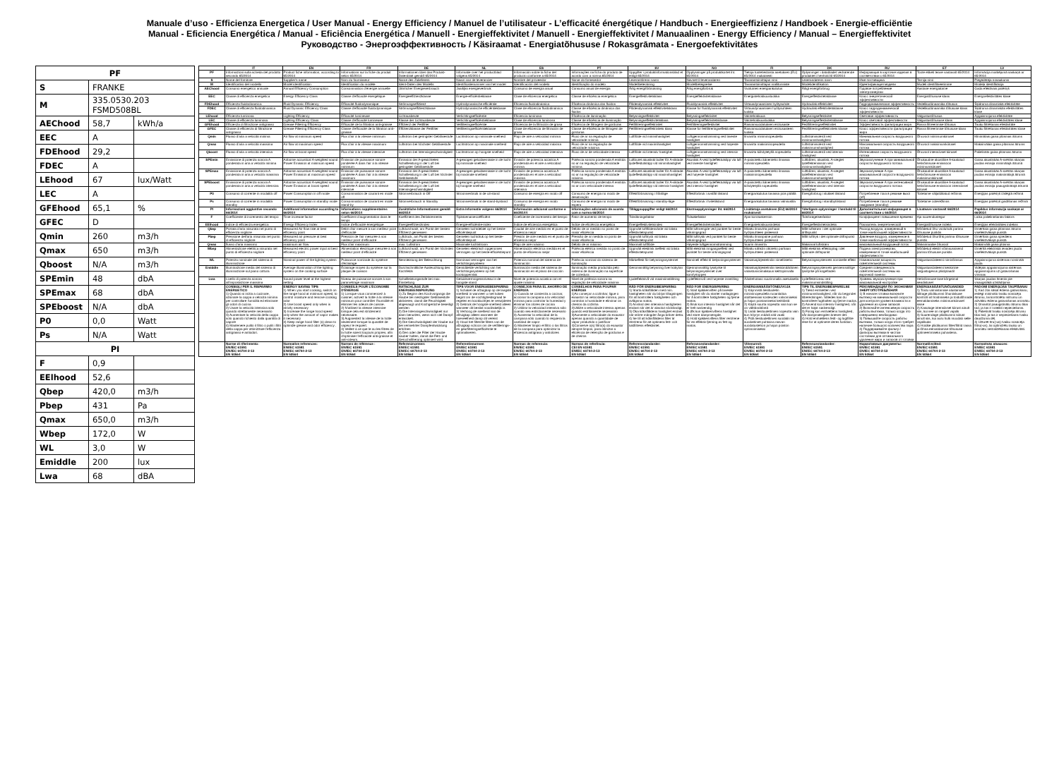Manuale d’uso - Efficienza Energetica / User Manual - Energy Efficiency / Manuel de l’utilisateur - L’efficacité énergétique / Handbuch - Energieeffizienz / Handboek - Energie-efficiëntie
Manual - Eficiencia Energética / Manual - Eficiência Energética / Manuell - Energieffektivitet / Manuell - Energieffektivitet / Manuaalinen - Energy Efficiency / Manual – Energieffektivitet
Руководство - Энергоэффективность / Käsiraamat - Energiatõhususe / Rokasgrāmata - Energoefektivitātes
| PF | | |
| --- | --- | --- |
| S | FRANKE | |
| M | 335.0530.203 FSMD508BL | |
| AEChood | 58,7 | kWh/a |
| EEC | A | |
| FDEhood | 29,2 | |
| FDEC | A | |
| LEhood | 67 | lux/Watt |
| LEC | A | |
| GFEhood | 65,1 | % |
| GFEC | D | |
| Qmin | 260 | m3/h |
| Qmax | 650 | m3/h |
| Qboost | N/A | m3/h |
| SPEmin | 48 | dbA |
| SPEmax | 68 | dbA |
| SPEboost | N/A | dbA |
| P0 | 0,0 | Watt |
| Ps | N/A | Watt |
| PI | | |
| F | 0,9 | |
| EElhood | 52,6 | |
| Qbep | 420,0 | m3/h |
| Pbep | 431 | Pa |
| Qmax | 650,0 | m3/h |
| Wbep | 172,0 | W |
| WL | 3,0 | W |
| Emiddle | 200 | lux |
| Lwa | 68 | dBA |
| | IT | EN | FR | DE | NL | ES | PT | SV | NO | FI | DK | RU | ET | LV |
| --- | --- | --- | --- | --- | --- | --- | --- | --- | --- | --- | --- | --- | --- | --- |
| PF | Informazioni sulla scheda del prodotto secondo 65/2014 | Product fiche information, according to 65/2014 | Informations sur la fiche du produit selon 65/2014 | Informationen über das Produkt-Datenblatt gemäß 65/2014 | Informatie over het productblad volgens 65/2014 | Información sobre la ficha del producto conforme a 65/2014 | Informações na ficha do produto de acordo com a norma 65/2014 | Uppgifter i produktinformationsblad et enligt 65/2014 | Opplysninger på produktkortet iht. 65/2014 | Tietoja tuotetiedoista asetuksen (EU) 65/2014 mukaisesti | Oplysninger i databladet vedrørende produktet i henhold til 65/2014 | Информация в карточке изделия в соответствии с 65/2014 | Toote etiketi teave vastavalt 65/2014 | Informācija markējumā saskaņā ar 65/2014 |
| S | Nome del fornitore | Supplier's name | Nom du fournisseur | Name des Zulieferers | Naam van de leverancier | Nombre del proveedor | Nome do fornecedor | Leverantörens namn | Navnet til leverandøren | Tavarantoimittajan nimi | Leverandørens navn | Имя поставщика | Tarnija nimi | Piegādātāja nosaukums |
| M | Identificativo del modello | Model identification | Identification du modèle | Ident-Daten des Modells | Identificatienummer van het model | Identificación del modelo | Identificação do modelo | Modellbeteckning | Modellbetegnelse | Tavarantoimittajan mallitunniste | Modelidentifikation | Идентификация модели | Mudeli identifitseerimine | Modeļa identifikācija |
| AEChood | Consumo energetico annuale | Annual Efficiency Consumption | Consommation d'énergie annuelle | Jährlicher Energieverbrauch | Jaarlijks energieverbruik | Consumo de energía anual | Consumo anual de energia | Årlig energiförbrukning | Årlig energiforbruk | Vuotuinen energiankulutus | Årligt energiforbrug | Годовое потребление электроэнергии | Aastane energiatarve | Gada efektīvais patēriņš |
| EEC | Classe di efficienza energetica | Energy Efficiency Class | Classe d'efficacité énergétique | Energieeffizienzklasse | Energie-efficiëntieklasse | Clase de eficiencia energética | Classe de eficiência energética | Energieffektivitetsklass | Energieffektivitetsklasse | Energiatehokkuusluokka | Energieffektivitetsklasse | Класс энергетической эффективности | Energiatõhususe klass | Energoefektivitātes klase |
| FDEhood | Efficienza fluidodinamica | Fluid Dynamic Efficiency | Efficacité fluidodynamique | Strömungseffizienz | Hydrodynamische efficiëntie | Eficiencia fluidodinámica | Eficiência dinâmica dos fluidos | Flödesdynamisk effektivitet | Fluiddynamisk effektivitet | Virtausdynaaminen hyötysuhde | Hydraulisk effektivitet | Гидродинамическая эффективность | Vedelikudünaamika tõhusus | Šķidruma dinamiskā efektivitāte |
| FDEC | Classe di efficienza fluidodinamica | Fluid Dynamic Efficiency Class | Classe d'efficacité fluidodynamique | Strömungseffizienzklasse | Hydrodynamische efficiëntieklasse | Clase de eficiencia fluidodinámica | Classe de eficiência dinâmica dos fluidos | Flödesdynamisk effektivitetsklass | Klasse for fluiddynamisk effektivitet | Virtausdynaamisen hyötysuhteen luokka | Hydraulisk effektivitetsklasse | Класс гидродинамической эффективности | Vedelikudünaamika tõhususe klass | Šķidruma dinamiskās efektivitātes klase |
| LEhood | Efficienza luminosa | Lighting Efficiency | Efficacité lumineuse | Lichtausbeute | Verlichtingsefficiëntie | Eficiencia luminosa | Eficiência de iluminação | Belysningseffektivitet | Belysningseffektivitet | Valotehokkuus | Belysningseffektivitet | Световая эффективность | Valgustustõhusus | Apgaismojuma efektivitāte |
| LEC | Classe di efficienza luminosa | Lighting Efficiency Class | Classe d'efficacité lumineuse | Klasse der Lichtausbeute | Verlichtingsefficiëntieklasse | Clase de eficiencia luminosa | Classe de eficiência de iluminação | Belysningseffektivitetsklass | Belysningseffektivitetsklasse | Valotehokkuusluokka | Belysningseffektivitetsklasse | Класс световой эффективности | Valgustustõhususe klass | Apgaismojuma efektivitātes klase |
| GFEhood | Efficienza di filtrazione antigrasso | Grease Filtering Efficiency | Efficacité de la filtration anti-graisse | Effizienz der Fettfilter | Vetfilteringsefficiëntie | Eficiencia de la filtración de grasa | Eficiência de filtragem de gorduras | Fettfiltreringseffektivitet | Fettfiltreringseffektivitet | Rasvansuodatuksen erotusaste | Fedtfiltreringseffektivitet | Эффективность фильтрации жира | Rasva filtreerimise tõhusus | Tauku filtrēšanas efektivitāte |
| GFEC | Classe di efficienza di filtrazione antigrasso | Grease Filtering Efficiency Class | Classe d'efficacité de la filtration anti-graisse | Effizienzklasse der Fettfilter | Vetfilteringsefficiëntieklasse | Clase de eficiencia de filtración de grasa | Classe de eficiência de filtragem de gorduras | Fettfiltreringseffektivitets klass | Klasse for fettfiltreringseffektivitet | Rasvansuodatuksen erotusasteen luokka | Fedtfiltreringseffektivitets klasse | Класс эффективности фильтрации жира | Rasva filtreerimise tõhususe klass | Tauku filtrēšanas efektivitātes klase |
| Qmin | Flusso d'aria a velocità minima | Air flow at minimum speed | Flux d'air à la vitesse minimum | Luftstrom bei geringster Gebläsestufe | Luchtstroom op minimale snelheid | Flujo de aire a velocidad mínima | Fluxo de ar na regulação de velocidade mínima | Luftflöde vid minimihastighet | Luftgjennomstrømming ved laveste hastighet | Ilmavirta miniminopeudella | Luftstrømsværdi ved minimumshastighed | Минимальная скорость воздушного потока | Õhuvool miinimumkiirusel | Minimālais gaisa plūsmas ātrums |
| Qmax | Flusso d'aria a velocità massima | Air flow at maximum speed | Flux d'air à la vitesse maximum | Luftstrom bei höchster Gebläsestufe | Luchtstroom op maximale snelheid | Flujo de aire a velocidad máxima | Fluxo de ar na regulação de velocidade máxima | Luftflöde vid maximihastighet | Luftgjennomstrømming ved høyeste hastighet | Ilmavirta maksiminopeudella | Luftstrømsværdi ved maksimumshastighed | Максимальная скорость воздушного потока | Õhuvool maksimumkiirusel | Maksimālais gaisa plūsmas ātrums |
| Qboost | Flusso d'aria a velocità intensiva | Air flow at boost speed | Flux d'air à la vitesse intensive | Luftstrom bei Intensivgeschwindigkeit | Luchtstroom op hoogste snelheid | Flujo de aire a velocidad intensiva | Fluxo de ar de velocidade intensa | Luftflöde vid intensiv hastighet | Luftgjennomstrømming ved intensiv hastighet | Ilmavirta kiihdytetyllä nopeudella | Luftstrømsværdi ved intensiv hastighed | Интенсивная скорость воздушного потока | Õhuvool intensiivsel kiirusel | Palielināts gaisa plūsmas ātrums |
| SPEmin | Emissione di potenza sonora A ponderata in aria a velocità minima | Airborne acoustical A-weighted sound Power Emission at minimum speed | Émission de puissance sonore pondérée A dans l'air à la vitesse minimum | Emission der A-gewichteten Schallleistung in der Luft bei geringster Gebläsestufe | A-gewogen geluidsemissie in de lucht bij minimale snelheid | Emisión de potencia acústica A ponderada en el aire a velocidad mínima | Potência sonora ponderada A emitida no ar na regulação de velocidade mínima | Luftburet akustiskt buller för A-viktade ljudeffektutsläpp vid minimihastighet | Akustisk A-veid lydeffektutslipp via luft ved laveste hastighet | A-painotettu äänen­teho ilmassa miniminopeudella | Luftbåren, akustisk, A-vægtet lydeffektemission ved minimumshastighed | Звукоизлучение А при минимальной скорости воздушного потока | Õhukaudne akustiline A-kaalutud helivõimsuse emissioon miinimumkiirusel | Gaisa akustiskās A-svērtās skaņas jaudas emisija minimālajā ātrumā |
| SPEmax | Emissione di potenza sonora A ponderata in aria a velocità massima | Airborne acoustical A-weighted sound Power Emission at maximum speed | Émission de puissance sonore pondérée A dans l'air à la vitesse maximum | Emission der A-gewichteten Schallleistung in der Luft bei höchster Gebläsestufe | A-gewogen geluidsemissie in de lucht bij maximale snelheid | Emisión de potencia acústica A ponderada en el aire a velocidad máxima | Potência sonora ponderada A emitida no ar na regulação de velocidade máxima | Luftburet akustiskt buller för A-viktade ljudeffektutsläpp vid maximihastighet | Akustisk A-veid lydeffektutslipp via luft ved høyeste hastighet | A-painotettu äänen­teho ilmassa maksiminopeudella | Luftbåren, akustisk, A-vægtet lydeffektemission ved maksimumshastighed | Звукоизлучение А при максимальной скорости воздушного потока | Õhukaudne akustiline A-kaalutud helivõimsuse emissioon maksimumkiirusel | Gaisa akustiskās A-svērtās skaņas jaudas emisija maksimālajā ātrumā |
| SPEboost | Emissione di potenza sonora A ponderata in aria a velocità intensiva | Airborne acoustical A-weighted sound Power Emission at boost speed | Émission de puissance sonore pondérée A dans l'air à la vitesse intensive | Emission der A-gewichteten Schallleistung in der Luft bei Intensivgeschwindigkeit | A-gewogen geluidsemissie in de lucht bij hoogste snelheid | Emisión de potencia acústica A ponderada en el aire a velocidad intensiva | Potência sonora ponderada A emitida no ar com velocidade intensa | Luftburet akustiskt buller för A-viktade ljudeffektutsläpp vid intensiv hastighet | Akustisk A-veid lydeffektutslipp via luft ved intensiv hastighet | A-painotettu äänen­teho ilmassa kiihdytetyllä nopeudella | Luftbåren, akustisk, A-vægtet lydeffektemission ved intensiv hastighed | Звукоизлучение А при интенсивной скорости воздушного потока | Õhukaudne akustiline A-kaalutud helivõimsuse emissioon intensiivsel kiirusel | Gaisa akustiskās A-svērtās skaņas jaudas emisija paaugstinātajā ātrumā |
| P0 | Consumo di corrente in modalità off | Power Consumption in off mode | Consommation de courant en mode off | Stromverbrauch in Off | Stroomverbruik in de uit-stand | Consumo de energía en modo off | Consumo de energia no modo de desativação | Effektförbrukning i frånläge | Effektforbruk i avslått tilstand | Energiankulutus tavassa pois päältä | Energiforbrug i slukket tilstand | Потребление тока в режиме выкл (off) | Toitetarve väljalülitatud režiimis | Enerģijas patēriņš izslēgtā režīmā |
| Ps | Consumo di corrente in modalità standby | Power Consumption in standby mode | Consommation de courant en mode stand-by | Stromverbrauch in Standby | Stroomverbruik in de stand-bystand | Consumo de energía en modo standby | Consumo de energia no modo de espera | Effektförbrukning i standby-läge | Effektforbruk i hviletilstand | Energiankulutus tavassa valmiustila | Energiforbrug i standbytilstand | Потребление тока в режиме ожидания (standby) | Toitetarve ooterežiimis | Enerģijas patēriņš gaidīšanas režīmā |
| PI | Informazioni aggiuntive secondo 66/2014 | Additional information according to 66/2014 | Informations supplémentaires selon 66/2014 | Zusätzliche Informationen gemäß 66/2014 | Extra informatie volgens 66/2014 | Información adicional conforme a 66/20144 | Informações adicionais de acordo com a norma 66/2014 | Tilläggsuppgifter enligt 66/2014 | Ekstraopplysninger iht. 66/2014 | Lisätietoja asetuksen (EU) 66/2014 mukaisesti | Yderligere oplysninger i henhold til 66/2014 | Дополнительная информация в соответствии с 66/2014 | Lisateave vastavalt 66/2014 | Papildus informācija saskaņā ar 66/2014 |
| F | Coefficiente di incremento del tempo | Time increase factor | Coefficient d'augmentation dans le temps | Koeffizient des Zeitinkrements | Tijdstoenamecoëfficiënt | Coeficiente de incremento del tiempo | Fator de aumento de tempo | Tidsökningsfaktor | Tidsøkefaktor | Ajan korotuskerroin | Tidsforøgelsesfaktor | Коэффициент повышения времени | Aja suurendustegur | Laika palielināšanās faktors |
| EElhood | Indice di efficienza energetica | Energy Efficiency Index | Indice d'efficacité énergétique | Energieeffizienzindex | Energie-efficiëntie-index | Índice de eficiencia energética | Índice de eficiência energética | Energieffektivitetsindex | Energieffektivitetsindeks | Energiatehokkuusindeksi | Energieffektivitetsindeks | Показатель энергетической | Energiatõhususe indeks | Enerģijas efektivitātes indekss |
| Qbep | Portata d'aria misurata nel punto di efficienza migliore | Measured Air flow rate at best efficiency point | Débit d'air mesuré à son meilleur point d'efficacité | Luftdurchsatz, am Punkt der besten Effizienz gemessen | Gemeten luchtdebiet op het beste-efficiëntiepunt | Caudal de aire medido en el punto de eficiencia mejor | Débito de ar medido no ponto de maior eficiência | Uppmätt luftflödesvärde vid bästa effektivitetspunkt | Målt luftmengde ved punktet for beste virkningsgrad | Mitattu ilmavirta parhaan hyötysuhteen pisteessä | Målt luftstrøm i det optimale driftspunkt | Расход воздуха, измеренный в точке наибольшей эффективности | Mõõdetud õhu vooluhulk parima tõhususe punktis | Izmērītais gaisa plūsmas ātrums visefektīvākajā punktā |
| Pbep | Pressione dell'aria misurata nel punto di efficienza migliore | Measured air pressure at best efficiency point | Pression de l'air mesurée à son meilleur point d'efficacité | Luftdruck, am Punkt der besten Effizienz gemessen | Gemeten luchtdruk op het beste-efficiëntiepunt | Presión de aire medido en el punto de eficiencia mejor | Pressão de ar medida no ponto de maior eficiência | Uppmätt lufttryck vid bästa effektivitetspunkt | Målt lufttrykk ved punktet for beste virkningsgrad | Mitattu ilmanpaine parhaan hyötysuhteen pisteessä | Målt lufttryk i det optimale driftspunkt | Давление воздуха, измеренное в точке наибольшей эффективности | Mõõdetud õhurõhk parima tõhususe punktis | Izmērītais gaisa spiediens visefektīvākajā punktā |
| Qmax | flusso d'aria massimo | maximum air flow | Flux d'air maximum | max. Luftstrom | Maximale luchtstroom | Flujo de aire máximo | Débito de ar máximo | Maximalt luftflöde | Høyeste luftgjennomstrømming | Suurin ilmavirta | Maksimal luftstrøm | максимальный воздушный поток | Maksimaalne õhuvool | Maksimālā gaisa plūsma |
| Wbep | Alimentazione elettrica misurata nel punto di efficienza migliore | Measured electric power input at best efficiency point | Alimentation électrique mesurée à son meilleur point d'efficacité | Luftdurchsatz, am Punkt der höchsten Effizienz gemessen | Gemeten elektrisch opgenomen vermogen op het beste-efficiëntiepunt | Alimentación eléctrica medida en el punto de eficiencia mejor | Potência elétrica medida no ponto de maior eficiência | Uppmätt elektrisk ineffekt vid bästa effektivitetspunkt | Målt elektrisk inngangseffekt ved punktet for beste virkningsgrad | Mitattu sähkön ottoteho parhaan hyötysuhteen pisteessä | Målt elektrisk effektoptag i det optimale driftspunkt | Подача электроэнергии, измеренная в точке наибольшей эффективности | Mõõdetud elektri võimsussisend parima tõhususe punktis | Izmērītā elektriskā ievades jauda visefektīvākajā punktā |
| WL | Potenza nominale del sistema di illuminazione | Nominal power of the lighting system | Puissance nominale du système d'éclairage | Nennleistung der Beleuchtung | Nominaal vermogen van het verlichtingssysteem | Potencia nominal del sistema de iluminación | Potência nominal do sistema de iluminação | Märkeffekt för belysningssystemet | Nominell effekt til belysningssystemet | Valaistusjärjestelmän nimellisteho | Belysningssystemets nominelle effekt | Номинальная мощность осветительной системы | Valgustussüsteemi nimivõimsus | Apgaismojuma sistēmas nominālā jauda |
| Emiddle | Illuminazione media del sistema di illuminazione sul piano cottura | Average illumination of the lighting system on the cooking surface | Éclairage moyen du système sur la plaque de cuisson | Durchschnittliche Ausleuchtung des Kochfelds | Gemiddelde verlichting van het verlichtingssysteem op het kookoppervlak | Iluminación media del sistema de iluminación en el plano de cocción | Iluminação média produzida pelo sistema de iluminação na superfície de cozedura | Genomsnittlig belysning över kokytan | Gjennomsnittlig lysstyrke til belysningssystemet over komfyrtoppen | Valaistusjärjestelmän keskimääräinen valaistusvoimakkuus keittopinnalla | Belysningssystemets gennemsnitlige lysstyrke på kogefladen | Средняя освещенность осветительной системы на варочной панели | Valgustussüsteemi keskmine valgustugevus pliidiplaadil | Vidējais apgaismojuma sistēmas apgaismojums uz gatavošanas virsmas |
| Lwa | Livello di potenza sonora all'impostazione massima | Sound power level at the highest setting | Niveau de puissance sonore à son paramétrage maximum | Schallleistungsstufe bei max. Einstellung | Geluidsvermogensniveau in de hoogste stand | Nivel de potencia acústica con el ajuste máximo | Nível de potência sonora na regulação de velocidade máxima | Ljudeffektnivå vid maximiinställning | Lydeffektnivå ved høyeste innstilling | Äänitehotaso suurimmalla asetuksella | Lydeffektniveau ved maksimumsindstilling | Уровень звукоизлучения при максимальной настройке | Helivõimsuse tase kõrgeimal seadistusel | Skaņas jaudas līmenis pie visaugstākā uzstādījuma |
| | CONSIGLI PER IL RISPARMIO ENERGETICO 1) Quando si inizia a cucinare, azionare la cappa a velocità minima per controllare l'umidità ed eliminare gli odori di cucina 2) Usare la velocità intensiva solo quando strettamente necessario 3) Aumentare la velocità della cappa solo quando richiesto dalla quantità di vapore 4) Mantenere pulito il filtro o puliti i filtri della cappa per ottimizzare l'efficienza antigrasso e antiodori. | ENERGY SAVING TIPS 1) When you start cooking, switch on the range hood at minimum speed, to control moisture and remove cooking odor 2) Use boost speed only when is strictly necessary 3) Increase the range hood speed only when the amount of vapor makes it necessary 4) Keep range hood filter (s) clean to optimize grease and odor efficiency . | CONSEILS POUR L'ÉCONOMIE D'ÉNERGIE 1) Lorsque vous commencez à cuisiner, activez la hotte à la vitesse minimum pour contrôler l'humidité et éliminer les odeurs de cuisine. 2) N'utilisez la vitesse intensive lorsque cela est strictement nécessaire. 3) Augmentez la vitesse de la hotte seulement lorsque la quantité de vapeur le requiert. 4) Veillez à ce que le ou les filtres de la hotte soient toujours propres, afin d'optimiser l'efficacité anti-graisse et anti-odeurs. | RATSCHLÄGE ZUR ENERGIEEINSPARUNG 1) Zu Beginn des Kochvorgangs die Haube bei niedrigster Gebläsestufe aktivieren, damit die Feuchtigkeit abgesaugt und Kochgerüche beseitigt werden 2) Die Intensivgeschwindigkeit nur dann benutzen, wenn sich viel Dampf entwickelt. 3) Die Geschwindigkeit der Haube nur bei vermehrter Dampfentwicklung erhöhen 4) Den oder die Filter der Haube sauber halten, damit die Fett- und Geruchsfilterung optimiert wird. | TIPS VOOR ENERGIEBESPARING 1) Schakel de afzuigkap op de laagste snelheid in wanneer u met koken begint om de vochtigheidsgraad te regelen en kookluchtjes te verwijderen 2) Gebruik de hoogste snelheid alleen wanneer dit beslist noodzakelijk is 3) Verhoog de snelheid van de afzuigkap alleen wanneer de hoeveelheid damp dit vereist 4) Houd het filter/de filters van de afzuigkap schoon om de vetfilterings- en geurfilteringsefficiëntie te optimaliseren. | CONSEJOS PARA EL AHORRO DE ENERGÍA 1) Cuando se comienza a cocinar, accionar la campana a la velocidad mínima para controlar la humedad y eliminar los olores de cocina 2) Utilizar la velocidad intensiva sólo cuando sea estrictamente necesario 3) Aumentar la velocidad de la campana sólo cuando lo requiera la cantidad de vapor 4) Mantener limpio el filtro o los filtros de la campana para optimizar la eficiencia antigrasa y antiolores | CONSELHOS PARA POUPAR ENERGIA 1)Ao começar a cozinhar, ligue o exaustor na velocidade mínima, para controlar a humidade e eliminar os cheiros da cozinha 2)Utilize a velocidade intensa apenas quando estritamente necessário 3)Aumente a velocidade do exaustor apenas quando a quantidade de vapor produzido o justificar 4)Conserve o(s) filtro(s) do exaustor sempre limpos, para otimizar a eficiência de retenção de gorduras e de cheiros | RÅD FÖR ENERGIBESPARING 1) Starta köksfläkten med min. hastigheten när du börjar tillagningen för att kontrollera fuktigheten och avlägsna matos. 2) Använd den intensiva hastigheten endast när det är absolut nödvändigt. 3) Öka köksfläktens hastighet endast när större mängder ånga kräver detta. 4) Se till att köksfläktens filter är rent/rena för att optimera fett- och luktfiltrens effektivitet. | RÅD FOR ENERGISPARING 1) Start kjøkkenviften på laveste hastighet når du starter matlagingen for å kontrollere fuktigheten og fjerne matos. 2) Bruk kun intensiv hastighet når det er helt nødvendig 3) Øk kun kjøkkenviftens hastighet ved store dampmengde. 4) Hold kjøkkenviftens filter rent/rene for en effektiv fjerning av fett og matos. | ENERGIANSÄÄSTÖNEUVOJA 1) Käynnistä liesituuletin miniminopeudella ruoanlaitoa aloittaessasi kosteuden valvomiseksi ja hajun poistamiseksi keittiöstä 2) Käytä suurta nopeutta vain kun se on välttämätöntä 3) Lisää liesituulettimen nopeutta vain kun höyryn määrä sitä vaatii 4) Pidä liesituulettimen suodatin tai suodattimet puhtaina rasvan suodatustehon ja hajun poiston optimoimiseksi | TIPS TIL ENERGIBESPARELSE 1) Tænd emhætten ved minimumshastighed, når du begynder tilberedningen. Således kan du kontrollere fugthalten og fjerne mados. 2) Anvend kun intensiv hastighed, når det er højst nødvendigt. 3) Forøg kun emhættens hastighed, når dampmængden kræver det. 4) Hold emhættens fedt- og lugtfiltre rene for at optimere deres funktion. | РЕКОМЕНДАЦИИ ПО ЭКОНОМИИ ЭНЕРГОПОТРЕБЛЕНИЯ 1) В начале готовки включите вытяжку на минимальной скорости для контроля уровня влажности и удаления из кухни запахов 2) Включайте интенсивную скорость работы вытяжки, только когда это совершенно необходимо 3) Повышайте скорость работы вытяжки, только когда этого требует наличие большого количества пара 4) Поддерживайте фильтр / фильтры вытяжки в чистом состоянии для оптимального удаления жира и запахов от готовки. | ENERGIASÄÄSTUNÕUANDED 1) Toidu valmistamise alustamisel lülitage pliidikummi õhuniiskuse kontrolli all hoidmiseks ja toidulõhnade eemaldamiseks miinimumkiirusel sisse 2) Kasutage intensiivset kiirust ainult siis, kui see on rangelt vajalik 3) Suurendage pliidikummi kiirust ainult siis, kui auru hulk muudab selle vajalikuks 4) Hoidke pliidikummi filter/filtrid rasva ja lõhna eemaldamise tõhususe optimeerimiseks puhastena. | PADOMI ENERĢIJAS TAUPĪŠANAI 1) Kad Jūs sākat ēdiena gatavošanu, ieslēgt minimālo tvaiku nosūcēja ātrumu, lai kontrolētu mitrumu un aizvāktu ēdiena gatavošanas aromātu. 2) Izmantot paaugstinātu ātrumu tikai tad, ja tas ir noteikti nepieciešams. 3) Palielināt tvaiku nosūcēja ātrumu tikai tad, ja tas ir nepieciešams tvaiku daudzuma dēļ. 4) Uzturēt tīru(-us) tvaiku nosūcēja filtru(-us), lai optimizētu tauku un aromātu neitralizēšanas efektivitāti. |
| | Norme di riferimento: EN/IEC 61591 EN/IEC 60704-2-13 EN 50564 | Normative references: EN/IEC 61591 EN/IEC 60704-2-13 EN 50564 | Normes de référence : EN/IEC 61591 EN/IEC 60704-2-13 EN 50564 | Referenznormen: EN/IEC 61591 EN/IEC 60704-2-13 EN 50564 | Referentienormen EN/IEC 61591 EN/IEC 60704-2-13 EN 50564 | Normas de referencia: EN/IEC 61591 EN/IEC 60704-2-13 EN 50564 | Normas de referência: CEI EN 61591 EN/IEC 60704-2-13 EN 50564 | Referensstandarder: EN/IEC 61591 EN/IEC 60704-2-13 EN 50564 | Referansestandarder: EN/IEC 61591 EN/IEC 60704-2-13 EN 50564 | Viitenormit: EN/IEC 61591 EN/IEC 60704-2-13 EN 50564 | Referencestandarder: EN/IEC 61591 EN/IEC 60704-2-13 EN 50564 | Нормативные документы: EN/IEC 61591 EN/IEC 60704-2-13 EN 50564 | Normatiivviited: EN/IEC 61591 EN/IEC 60704-2-13 EN 50564 | Normatīvās atsauces: EN/IEC 61591 EN/IEC 60704-2-13 EN 50564 |